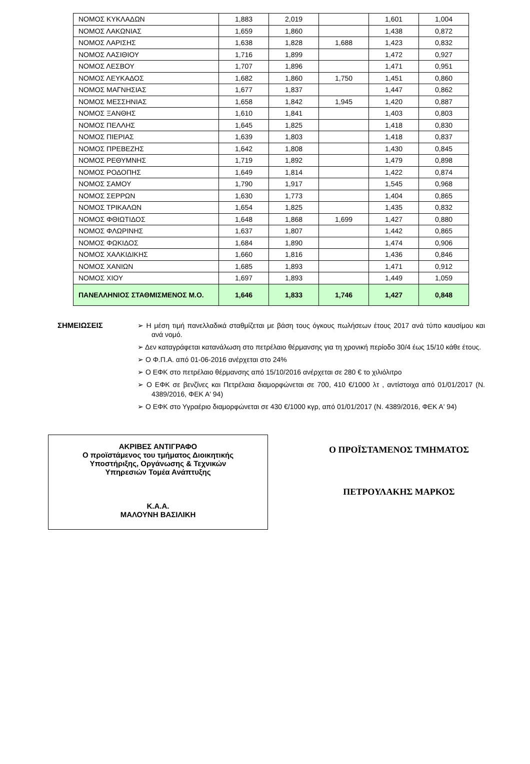| ΝΟΜΟΣ ΚΥΚΛΑΔΩΝ | 1,883 | 2,019 | | 1,601 | 1,004 |
| ΝΟΜΟΣ ΛΑΚΩΝΙΑΣ | 1,659 | 1,860 | | 1,438 | 0,872 |
| ΝΟΜΟΣ ΛΑΡΙΣΗΣ | 1,638 | 1,828 | 1,688 | 1,423 | 0,832 |
| ΝΟΜΟΣ ΛΑΣΙΘΙΟΥ | 1,716 | 1,899 | | 1,472 | 0,927 |
| ΝΟΜΟΣ ΛΕΣΒΟΥ | 1,707 | 1,896 | | 1,471 | 0,951 |
| ΝΟΜΟΣ ΛΕΥΚΑΔΟΣ | 1,682 | 1,860 | 1,750 | 1,451 | 0,860 |
| ΝΟΜΟΣ ΜΑΓΝΗΣΙΑΣ | 1,677 | 1,837 | | 1,447 | 0,862 |
| ΝΟΜΟΣ ΜΕΣΣΗΝΙΑΣ | 1,658 | 1,842 | 1,945 | 1,420 | 0,887 |
| ΝΟΜΟΣ ΞΑΝΘΗΣ | 1,610 | 1,841 | | 1,403 | 0,803 |
| ΝΟΜΟΣ ΠΕΛΛΗΣ | 1,645 | 1,825 | | 1,418 | 0,830 |
| ΝΟΜΟΣ ΠΙΕΡΙΑΣ | 1,639 | 1,803 | | 1,418 | 0,837 |
| ΝΟΜΟΣ ΠΡΕΒΕΖΗΣ | 1,642 | 1,808 | | 1,430 | 0,845 |
| ΝΟΜΟΣ ΡΕΘΥΜΝΗΣ | 1,719 | 1,892 | | 1,479 | 0,898 |
| ΝΟΜΟΣ ΡΟΔΟΠΗΣ | 1,649 | 1,814 | | 1,422 | 0,874 |
| ΝΟΜΟΣ ΣΑΜΟΥ | 1,790 | 1,917 | | 1,545 | 0,968 |
| ΝΟΜΟΣ ΣΕΡΡΩΝ | 1,630 | 1,773 | | 1,404 | 0,865 |
| ΝΟΜΟΣ ΤΡΙΚΑΛΩΝ | 1,654 | 1,825 | | 1,435 | 0,832 |
| ΝΟΜΟΣ ΦΘΙΩΤΙΔΟΣ | 1,648 | 1,868 | 1,699 | 1,427 | 0,880 |
| ΝΟΜΟΣ ΦΛΩΡΙΝΗΣ | 1,637 | 1,807 | | 1,442 | 0,865 |
| ΝΟΜΟΣ ΦΩΚΙΔΟΣ | 1,684 | 1,890 | | 1,474 | 0,906 |
| ΝΟΜΟΣ ΧΑΛΚΙΔΙΚΗΣ | 1,660 | 1,816 | | 1,436 | 0,846 |
| ΝΟΜΟΣ ΧΑΝΙΩΝ | 1,685 | 1,893 | | 1,471 | 0,912 |
| ΝΟΜΟΣ ΧΙΟΥ | 1,697 | 1,893 | | 1,449 | 1,059 |
| ΠΑΝΕΛΛΗΝΙΟΣ ΣΤΑΘΜΙΣΜΕΝΟΣ Μ.Ο. | 1,646 | 1,833 | 1,746 | 1,427 | 0,848 |
ΣΗΜΕΙΩΣΕΙΣ
➢ Η μέση τιμή πανελλαδικά σταθμίζεται με βάση τους όγκους πωλήσεων έτους 2017 ανά τύπο καυσίμου και ανά νομό.
➢ Δεν καταγράφεται κατανάλωση στο πετρέλαιο θέρμανσης για τη χρονική περίοδο 30/4 έως 15/10 κάθε έτους.
➢ Ο Φ.Π.Α. από 01-06-2016 ανέρχεται στο 24%
➢ Ο ΕΦΚ στο πετρέλαιο θέρμανσης από 15/10/2016 ανέρχεται σε 280 € το χιλιόλιτρο
➢ Ο ΕΦΚ σε βενζίνες και Πετρέλαια διαμορφώνεται σε 700, 410 €/1000 λτ , αντίστοιχα από 01/01/2017 (Ν. 4389/2016, ΦΕΚ Α' 94)
➢ Ο ΕΦΚ στο Υγραέριο διαμορφώνεται σε 430 €/1000 κγρ, από 01/01/2017 (Ν. 4389/2016, ΦΕΚ Α' 94)
ΑΚΡΙΒΕΣ ΑΝΤΙΓΡΑΦΟ
Ο προϊστάμενος του τμήματος Διοικητικής
Υποστήριξης, Οργάνωσης & Τεχνικών
Υπηρεσιών Τομέα Ανάπτυξης
Κ.Α.Α.
ΜΑΛΟΥΝΗ ΒΑΣΙΛΙΚΗ
Ο ΠΡΟΪΣΤΑΜΕΝΟΣ ΤΜΗΜΑΤΟΣ
ΠΕΤΡΟΥΛΑΚΗΣ ΜΑΡΚΟΣ